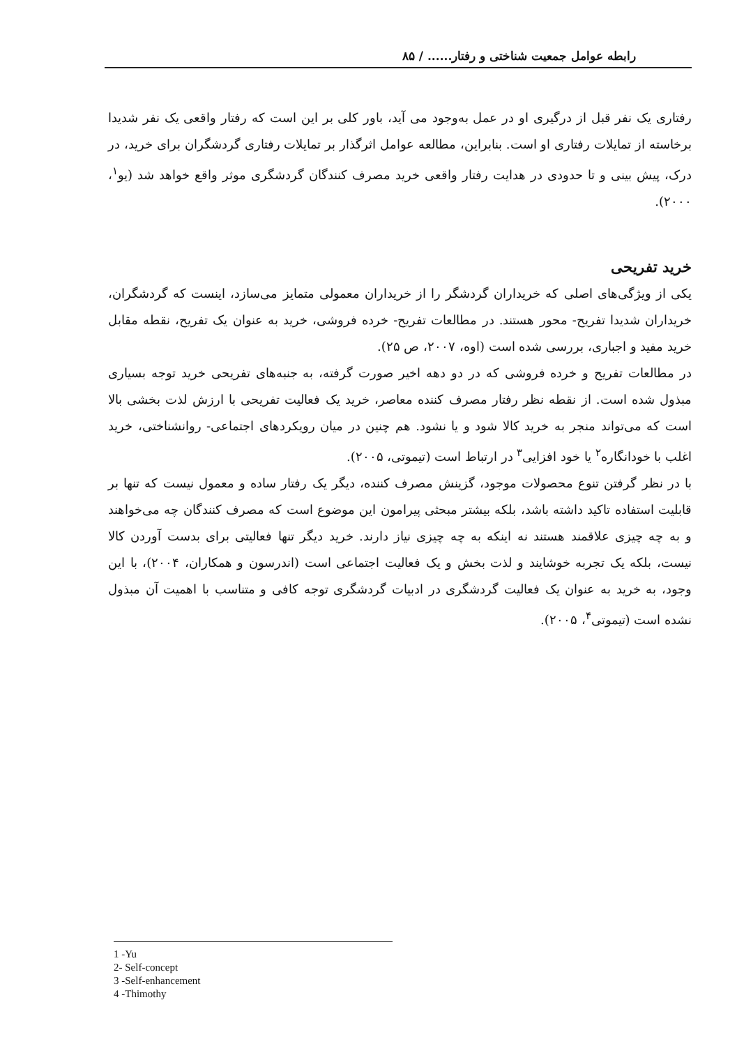رابطه عوامل جمعیت شناختی و رفتار...... / ۸۵
رفتاری یک نفر قبل از درگیری او در عمل به‌وجود می آید، باور کلی بر این است که رفتار واقعی یک نفر شدیدا برخاسته از تمایلات رفتاری او است. بنابراین، مطالعه عوامل اثرگذار بر تمایلات رفتاری گردشگران برای خرید، در درک، پیش بینی و تا حدودی در هدایت رفتار واقعی خرید مصرف کنندگان گردشگری موثر واقع خواهد شد (یو<sup>۱</sup>، ۲۰۰۰).
خرید تفریحی
یکی از ویژگی‌های اصلی که خریداران گردشگر را از خریداران معمولی متمایز می‌سازد، اینست که گردشگران، خریداران شدیدا تفریح- محور هستند. در مطالعات تفریح- خرده فروشی، خرید به عنوان یک تفریح، نقطه مقابل خرید مفید و اجباری، بررسی شده است (اوه، ۲۰۰۷، ص ۲۵).
در مطالعات تفریح و خرده فروشی که در دو دهه اخیر صورت گرفته، به جنبه‌های تفریحی خرید توجه بسیاری مبذول شده است. از نقطه نظر رفتار مصرف کننده معاصر، خرید یک فعالیت تفریحی با ارزش لذت بخشی بالا است که می‌تواند منجر به خرید کالا شود و یا نشود. هم چنین در میان رویکردهای اجتماعی- روانشناختی، خرید اغلب با خودانگاره<sup>۲</sup> یا خود افزایی<sup>۳</sup> در ارتباط است (تیموتی، ۲۰۰۵).
با در نظر گرفتن تنوع محصولات موجود، گزینش مصرف کننده، دیگر یک رفتار ساده و معمول نیست که تنها بر قابلیت استفاده تاکید داشته باشد، بلکه بیشتر مبحثی پیرامون این موضوع است که مصرف کنندگان چه می‌خواهند و به چه چیزی علاقمند هستند نه اینکه به چه چیزی نیاز دارند. خرید دیگر تنها فعالیتی برای بدست آوردن کالا نیست، بلکه یک تجربه خوشایند و لذت بخش و یک فعالیت اجتماعی است (اندرسون و همکاران، ۲۰۰۴)، با این وجود، به خرید به عنوان یک فعالیت گردشگری در ادبیات گردشگری توجه کافی و متناسب با اهمیت آن مبذول نشده است (تیموتی<sup>۴</sup>، ۲۰۰۵).
1 -Yu
2- Self-concept
3 -Self-enhancement
4 -Thimothy